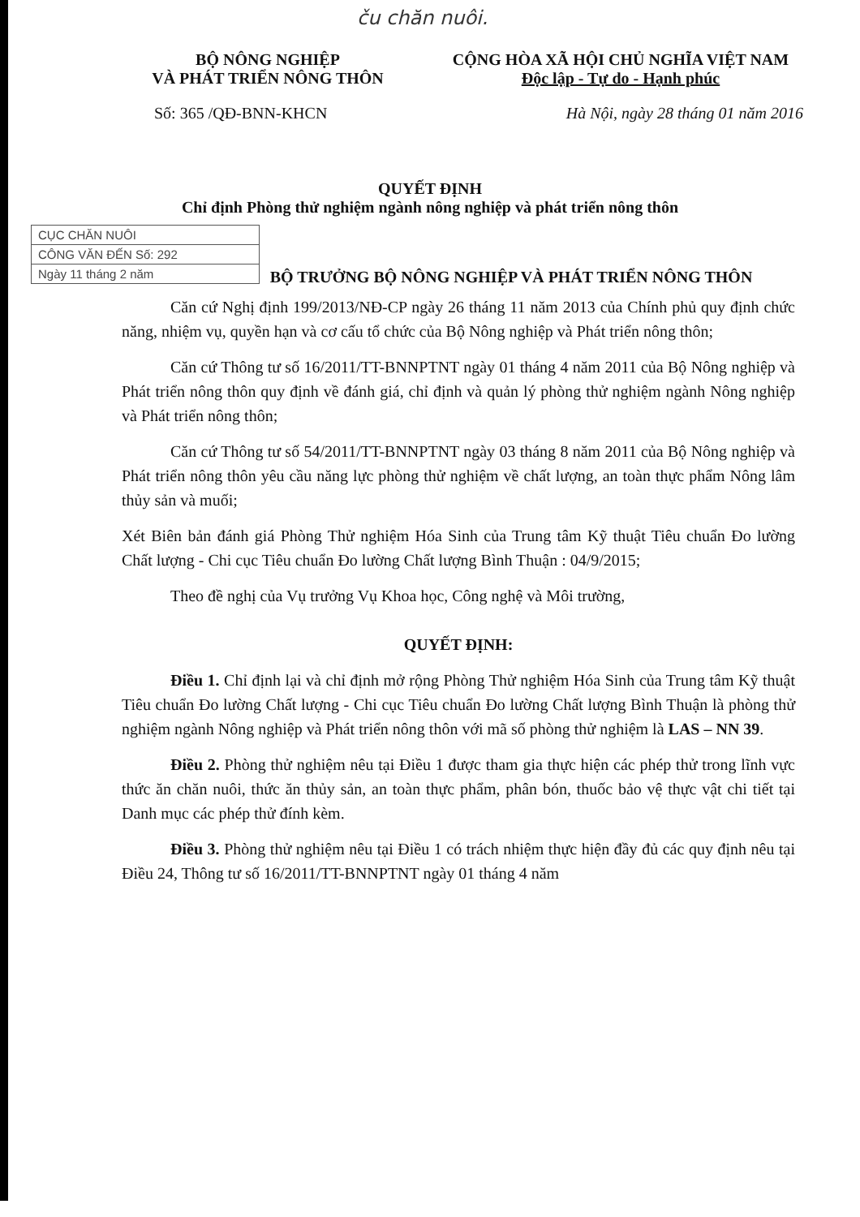ču chăn nuôi.
BỘ NÔNG NGHIỆP
VÀ PHÁT TRIỂN NÔNG THÔN
CỘNG HÒA XÃ HỘI CHỦ NGHĨA VIỆT NAM
Độc lập - Tự do - Hạnh phúc
Số: 365 /QĐ-BNN-KHCN Hà Nội, ngày 28 tháng 01 năm 2016
QUYẾT ĐỊNH
Chỉ định Phòng thử nghiệm ngành nông nghiệp và phát triển nông thôn
CỤC CHĂN NUÔI
CÔNG VĂN ĐẾN Số: 292
Ngày 11 tháng 2 năm
BỘ TRƯỞNG BỘ NÔNG NGHIỆP VÀ PHÁT TRIỂN NÔNG THÔN
Căn cứ Nghị định 199/2013/NĐ-CP ngày 26 tháng 11 năm 2013 của Chính phủ quy định chức năng, nhiệm vụ, quyền hạn và cơ cấu tổ chức của Bộ Nông nghiệp và Phát triển nông thôn;
Căn cứ Thông tư số 16/2011/TT-BNNPTNT ngày 01 tháng 4 năm 2011 của Bộ Nông nghiệp và Phát triển nông thôn quy định về đánh giá, chỉ định và quản lý phòng thử nghiệm ngành Nông nghiệp và Phát triển nông thôn;
Căn cứ Thông tư số 54/2011/TT-BNNPTNT ngày 03 tháng 8 năm 2011 của Bộ Nông nghiệp và Phát triển nông thôn yêu cầu năng lực phòng thử nghiệm về chất lượng, an toàn thực phẩm Nông lâm thủy sản và muối;
Xét Biên bản đánh giá Phòng Thử nghiệm Hóa Sinh của Trung tâm Kỹ thuật Tiêu chuẩn Đo lường Chất lượng - Chi cục Tiêu chuẩn Đo lường Chất lượng Bình Thuận : 04/9/2015;
Theo đề nghị của Vụ trưởng Vụ Khoa học, Công nghệ và Môi trường,
QUYẾT ĐỊNH:
Điều 1. Chỉ định lại và chỉ định mở rộng Phòng Thử nghiệm Hóa Sinh của Trung tâm Kỹ thuật Tiêu chuẩn Đo lường Chất lượng - Chi cục Tiêu chuẩn Đo lường Chất lượng Bình Thuận là phòng thử nghiệm ngành Nông nghiệp và Phát triển nông thôn với mã số phòng thử nghiệm là LAS – NN 39.
Điều 2. Phòng thử nghiệm nêu tại Điều 1 được tham gia thực hiện các phép thử trong lĩnh vực thức ăn chăn nuôi, thức ăn thủy sản, an toàn thực phẩm, phân bón, thuốc bảo vệ thực vật chi tiết tại Danh mục các phép thử đính kèm.
Điều 3. Phòng thử nghiệm nêu tại Điều 1 có trách nhiệm thực hiện đầy đủ các quy định nêu tại Điều 24, Thông tư số 16/2011/TT-BNNPTNT ngày 01 tháng 4 năm